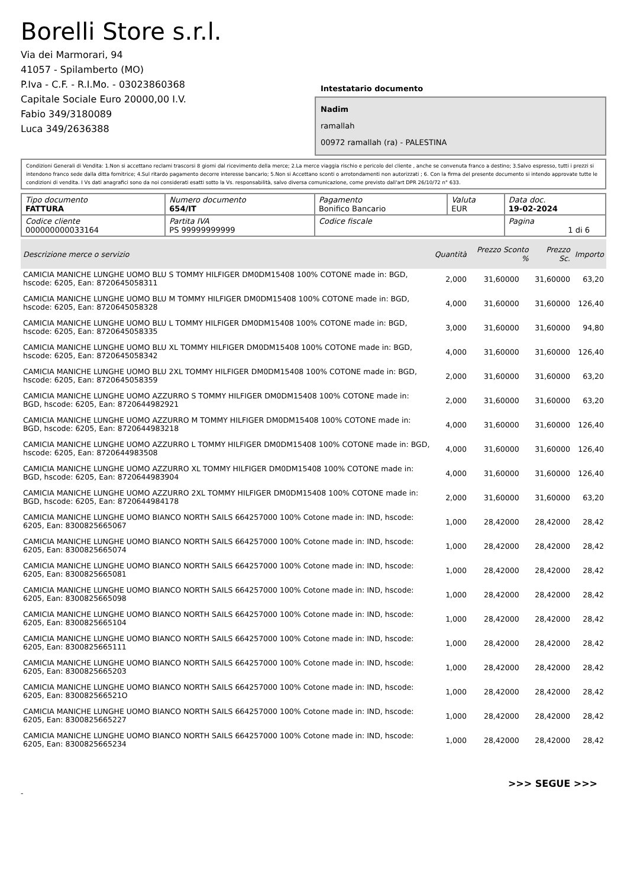Borelli Store s.r.l.
Via dei Marmorari, 94
41057 - Spilamberto (MO)
P.Iva - C.F. - R.I.Mo. - 03023860368
Capitale Sociale Euro 20000,00 I.V.
Fabio 349/3180089
Luca 349/2636388
Intestatario documento
Nadim
ramallah
00972 ramallah (ra) - PALESTINA
Condizioni Generali di Vendita: 1.Non si accettano reclami trascorsi 8 giorni dal ricevimento della merce; 2.La merce viaggia rischio e pericolo del cliente , anche se convenuta franco a destino; 3.Salvo espresso, tutti i prezzi si intendono franco sede dalla ditta fornitrice; 4.Sul ritardo pagamento decorre interesse bancario; 5.Non si Accettano sconti o arrotondamenti non autorizzati ; 6. Con la firma del presente documento si intendo approvate tutte le condizioni di vendita. I Vs dati anagrafici sono da noi considerati esatti sotto la Vs. responsabilità, salvo diversa comunicazione, come previsto dall'art DPR 26/10/72 n° 633.
| Tipo documento FATTURA | Numero documento 654/IT | Pagamento Bonifico Bancario | Valuta EUR | Data doc. 19-02-2024 |
| Codice cliente 000000000033164 | Partita IVA PS 99999999999 | Codice fiscale | | Pagina 1 di 6 |
| Descrizione merce o servizio | Quantità | Prezzo Sconto % | Prezzo Sc. | Importo |
| --- | --- | --- | --- | --- |
| CAMICIA MANICHE LUNGHE UOMO BLU S TOMMY HILFIGER DM0DM15408 100% COTONE made in: BGD, hscode: 6205, Ean: 8720645058311 | 2,000 | 31,60000 | 31,60000 | 63,20 |
| CAMICIA MANICHE LUNGHE UOMO BLU M TOMMY HILFIGER DM0DM15408 100% COTONE made in: BGD, hscode: 6205, Ean: 8720645058328 | 4,000 | 31,60000 | 31,60000 | 126,40 |
| CAMICIA MANICHE LUNGHE UOMO BLU L TOMMY HILFIGER DM0DM15408 100% COTONE made in: BGD, hscode: 6205, Ean: 8720645058335 | 3,000 | 31,60000 | 31,60000 | 94,80 |
| CAMICIA MANICHE LUNGHE UOMO BLU XL TOMMY HILFIGER DM0DM15408 100% COTONE made in: BGD, hscode: 6205, Ean: 8720645058342 | 4,000 | 31,60000 | 31,60000 | 126,40 |
| CAMICIA MANICHE LUNGHE UOMO BLU 2XL TOMMY HILFIGER DM0DM15408 100% COTONE made in: BGD, hscode: 6205, Ean: 8720645058359 | 2,000 | 31,60000 | 31,60000 | 63,20 |
| CAMICIA MANICHE LUNGHE UOMO AZZURRO S TOMMY HILFIGER DM0DM15408 100% COTONE made in: BGD, hscode: 6205, Ean: 8720644982921 | 2,000 | 31,60000 | 31,60000 | 63,20 |
| CAMICIA MANICHE LUNGHE UOMO AZZURRO M TOMMY HILFIGER DM0DM15408 100% COTONE made in: BGD, hscode: 6205, Ean: 8720644983218 | 4,000 | 31,60000 | 31,60000 | 126,40 |
| CAMICIA MANICHE LUNGHE UOMO AZZURRO L TOMMY HILFIGER DM0DM15408 100% COTONE made in: BGD, hscode: 6205, Ean: 8720644983508 | 4,000 | 31,60000 | 31,60000 | 126,40 |
| CAMICIA MANICHE LUNGHE UOMO AZZURRO XL TOMMY HILFIGER DM0DM15408 100% COTONE made in: BGD, hscode: 6205, Ean: 8720644983904 | 4,000 | 31,60000 | 31,60000 | 126,40 |
| CAMICIA MANICHE LUNGHE UOMO AZZURRO 2XL TOMMY HILFIGER DM0DM15408 100% COTONE made in: BGD, hscode: 6205, Ean: 8720644984178 | 2,000 | 31,60000 | 31,60000 | 63,20 |
| CAMICIA MANICHE LUNGHE UOMO BIANCO NORTH SAILS 664257000 100% Cotone made in: IND, hscode: 6205, Ean: 8300825665067 | 1,000 | 28,42000 | 28,42000 | 28,42 |
| CAMICIA MANICHE LUNGHE UOMO BIANCO NORTH SAILS 664257000 100% Cotone made in: IND, hscode: 6205, Ean: 8300825665074 | 1,000 | 28,42000 | 28,42000 | 28,42 |
| CAMICIA MANICHE LUNGHE UOMO BIANCO NORTH SAILS 664257000 100% Cotone made in: IND, hscode: 6205, Ean: 8300825665081 | 1,000 | 28,42000 | 28,42000 | 28,42 |
| CAMICIA MANICHE LUNGHE UOMO BIANCO NORTH SAILS 664257000 100% Cotone made in: IND, hscode: 6205, Ean: 8300825665098 | 1,000 | 28,42000 | 28,42000 | 28,42 |
| CAMICIA MANICHE LUNGHE UOMO BIANCO NORTH SAILS 664257000 100% Cotone made in: IND, hscode: 6205, Ean: 8300825665104 | 1,000 | 28,42000 | 28,42000 | 28,42 |
| CAMICIA MANICHE LUNGHE UOMO BIANCO NORTH SAILS 664257000 100% Cotone made in: IND, hscode: 6205, Ean: 8300825665111 | 1,000 | 28,42000 | 28,42000 | 28,42 |
| CAMICIA MANICHE LUNGHE UOMO BIANCO NORTH SAILS 664257000 100% Cotone made in: IND, hscode: 6205, Ean: 8300825665203 | 1,000 | 28,42000 | 28,42000 | 28,42 |
| CAMICIA MANICHE LUNGHE UOMO BIANCO NORTH SAILS 664257000 100% Cotone made in: IND, hscode: 6205, Ean: 830082566521O | 1,000 | 28,42000 | 28,42000 | 28,42 |
| CAMICIA MANICHE LUNGHE UOMO BIANCO NORTH SAILS 664257000 100% Cotone made in: IND, hscode: 6205, Ean: 8300825665227 | 1,000 | 28,42000 | 28,42000 | 28,42 |
| CAMICIA MANICHE LUNGHE UOMO BIANCO NORTH SAILS 664257000 100% Cotone made in: IND, hscode: 6205, Ean: 8300825665234 | 1,000 | 28,42000 | 28,42000 | 28,42 |
>>> SEGUE >>>
-